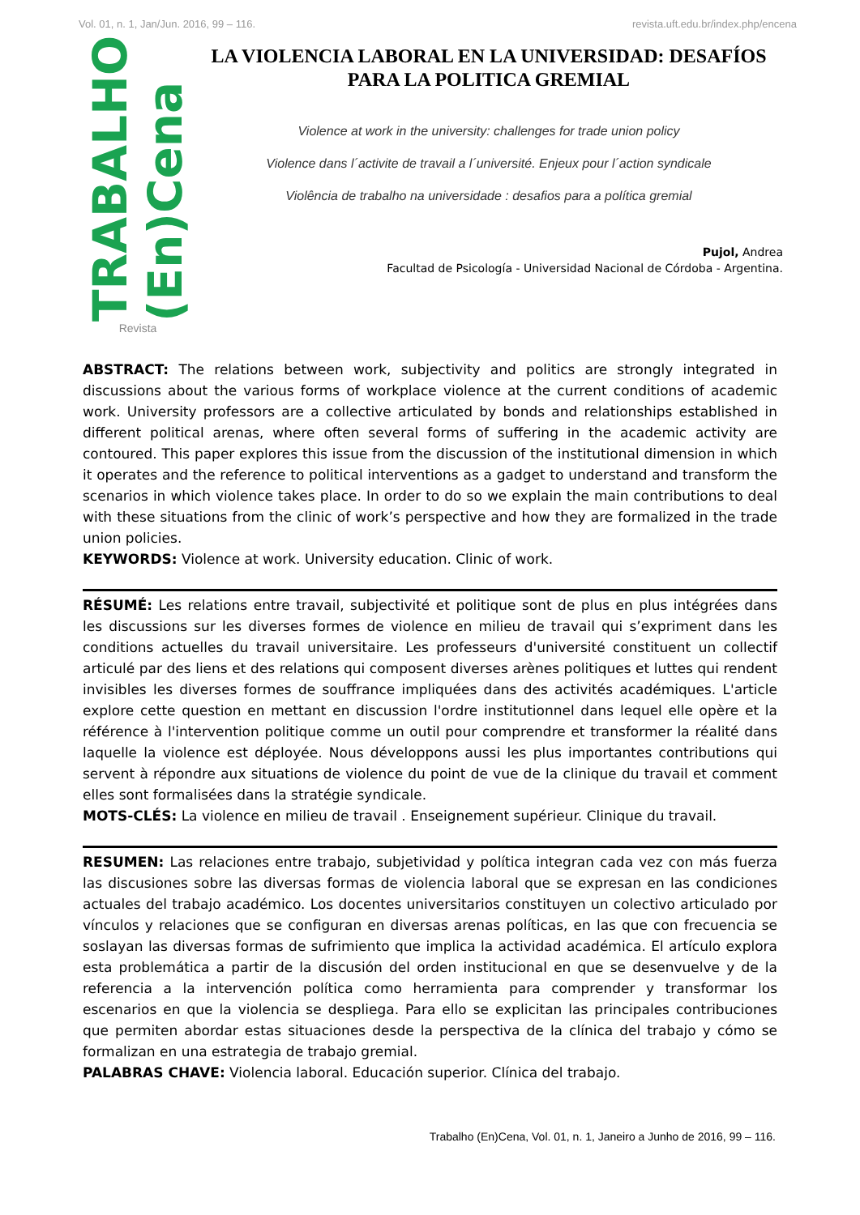Vol. 01, n. 1, Jan/Jun. 2016, 99 – 116. revista.uft.edu.br/index.php/encena
TRABALHO (En)Cena
Revista
LA VIOLENCIA LABORAL EN LA UNIVERSIDAD: DESAFÍOS PARA LA POLITICA GREMIAL
Violence at work in the university: challenges for trade union policy
Violence dans l´activite de travail a l´université. Enjeux pour l´action syndicale
Violência de trabalho na universidade : desafios para a política gremial
Pujol, Andrea
Facultad de Psicología - Universidad Nacional de Córdoba - Argentina.
ABSTRACT: The relations between work, subjectivity and politics are strongly integrated in discussions about the various forms of workplace violence at the current conditions of academic work. University professors are a collective articulated by bonds and relationships established in different political arenas, where often several forms of suffering in the academic activity are contoured. This paper explores this issue from the discussion of the institutional dimension in which it operates and the reference to political interventions as a gadget to understand and transform the scenarios in which violence takes place. In order to do so we explain the main contributions to deal with these situations from the clinic of work’s perspective and how they are formalized in the trade union policies.
KEYWORDS: Violence at work. University education. Clinic of work.
RÉSUMÉ: Les relations entre travail, subjectivité et politique sont de plus en plus intégrées dans les discussions sur les diverses formes de violence en milieu de travail qui s’expriment dans les conditions actuelles du travail universitaire. Les professeurs d'université constituent un collectif articulé par des liens et des relations qui composent diverses arènes politiques et luttes qui rendent invisibles les diverses formes de souffrance impliquées dans des activités académiques. L'article explore cette question en mettant en discussion l'ordre institutionnel dans lequel elle opère et la référence à l'intervention politique comme un outil pour comprendre et transformer la réalité dans laquelle la violence est déployée. Nous développons aussi les plus importantes contributions qui servent à répondre aux situations de violence du point de vue de la clinique du travail et comment elles sont formalisées dans la stratégie syndicale.
MOTS-CLÉS: La violence en milieu de travail . Enseignement supérieur. Clinique du travail.
RESUMEN: Las relaciones entre trabajo, subjetividad y política integran cada vez con más fuerza las discusiones sobre las diversas formas de violencia laboral que se expresan en las condiciones actuales del trabajo académico. Los docentes universitarios constituyen un colectivo articulado por vínculos y relaciones que se configuran en diversas arenas políticas, en las que con frecuencia se soslayan las diversas formas de sufrimiento que implica la actividad académica. El artículo explora esta problemática a partir de la discusión del orden institucional en que se desenvuelve y de la referencia a la intervención política como herramienta para comprender y transformar los escenarios en que la violencia se despliega. Para ello se explicitan las principales contribuciones que permiten abordar estas situaciones desde la perspectiva de la clínica del trabajo y cómo se formalizan en una estrategia de trabajo gremial.
PALABRAS CHAVE: Violencia laboral. Educación superior. Clínica del trabajo.
Trabalho (En)Cena, Vol. 01, n. 1, Janeiro a Junho de 2016, 99 – 116.